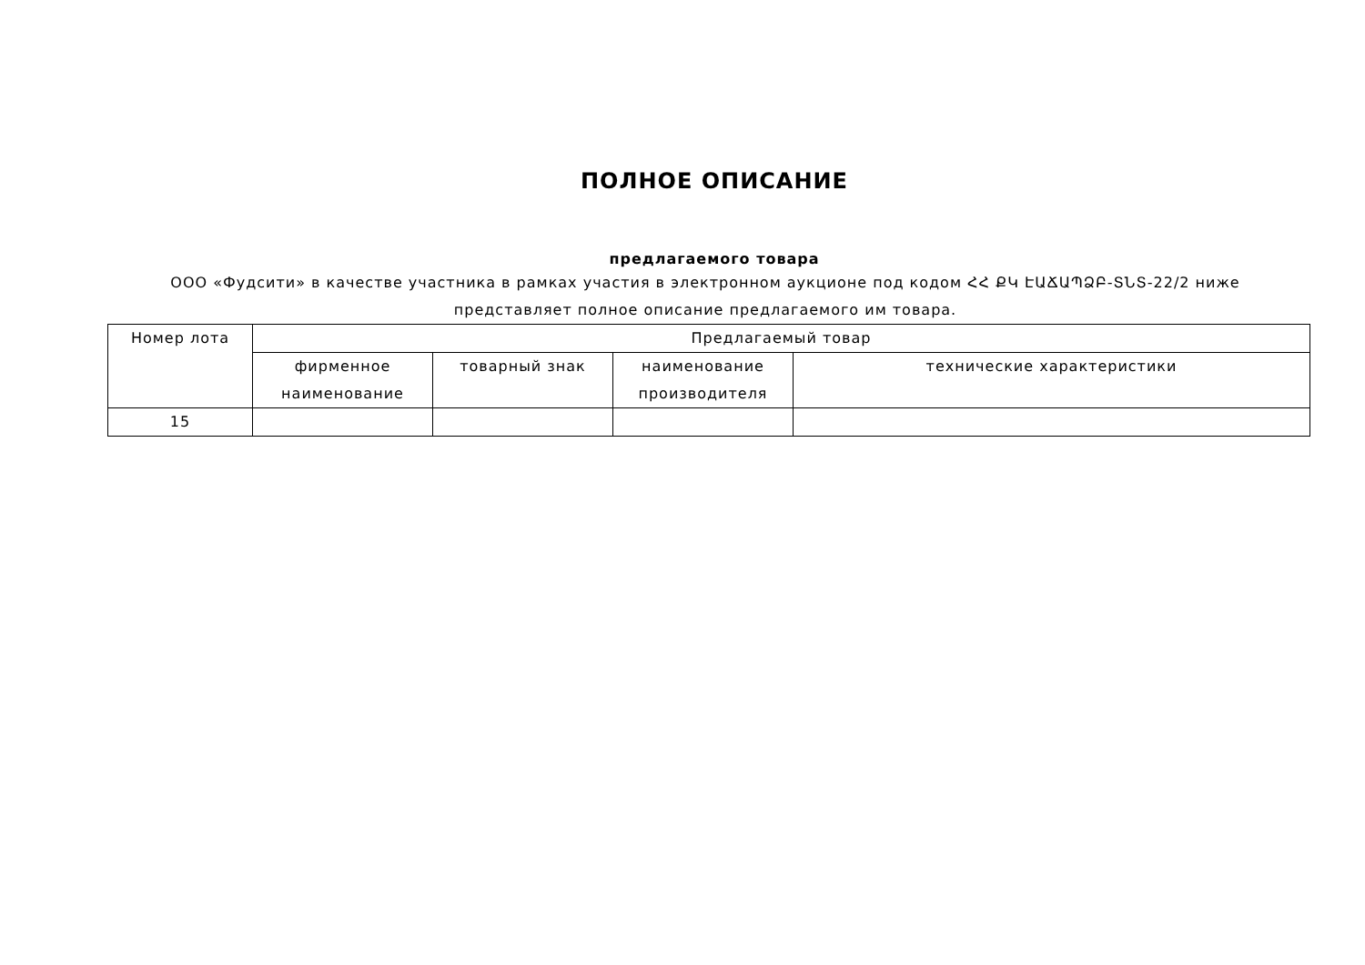ПОЛНОЕ ОПИСАНИЕ
предлагаемого товара
ООО «Фудсити» в качестве участника в рамках участия в электронном аукционе под кодом ՀՀ ՔԿ ԷԱՃԱՊՁԲ-ՏՆՏ-22/2 ниже представляет полное описание предлагаемого им товара.
| Номер лота | Предлагаемый товар | | | |
| --- | --- | --- | --- | --- |
| | фирменное наименование | товарный знак | наименование производителя | технические характеристики |
| 15 | | | | |